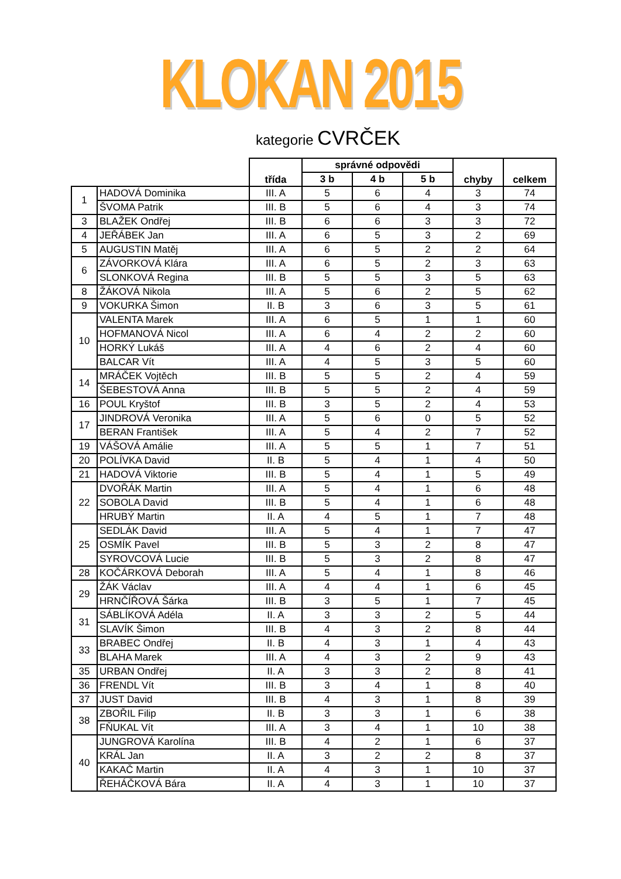KLOKAN 2015
kategorie CVRČEK
| | | třída | správné odpovědi | | | chyby | celkem |
| --- | --- | --- | --- | --- | --- | --- | --- |
| | | | 3 b | 4 b | 5 b | | |
| 1 | HADOVÁ Dominika | III. A | 5 | 6 | 4 | 3 | 74 |
| | ŠVOMA Patrik | III. B | 5 | 6 | 4 | 3 | 74 |
| 3 | BLAŽEK Ondřej | III. B | 6 | 6 | 3 | 3 | 72 |
| 4 | JEŘÁBEK Jan | III. A | 6 | 5 | 3 | 2 | 69 |
| 5 | AUGUSTIN Matěj | III. A | 6 | 5 | 2 | 2 | 64 |
| 6 | ZÁVORKOVÁ Klára | III. A | 6 | 5 | 2 | 3 | 63 |
| | SLONKOVÁ Regina | III. B | 5 | 5 | 3 | 5 | 63 |
| 8 | ŽÁKOVÁ Nikola | III. A | 5 | 6 | 2 | 5 | 62 |
| 9 | VOKURKA Šimon | II. B | 3 | 6 | 3 | 5 | 61 |
| 10 | VALENTA Marek | III. A | 6 | 5 | 1 | 1 | 60 |
| | HOFMANOVÁ Nicol | III. A | 6 | 4 | 2 | 2 | 60 |
| | HORKÝ Lukáš | III. A | 4 | 6 | 2 | 4 | 60 |
| | BALCAR Vít | III. A | 4 | 5 | 3 | 5 | 60 |
| 14 | MRÁČEK Vojtěch | III. B | 5 | 5 | 2 | 4 | 59 |
| | ŠEBESTOVÁ Anna | III. B | 5 | 5 | 2 | 4 | 59 |
| 16 | POUL Kryštof | III. B | 3 | 5 | 2 | 4 | 53 |
| 17 | JINDROVÁ Veronika | III. A | 5 | 6 | 0 | 5 | 52 |
| | BERAN František | III. A | 5 | 4 | 2 | 7 | 52 |
| 19 | VÁŠOVÁ Amálie | III. A | 5 | 5 | 1 | 7 | 51 |
| 20 | POLÍVKA David | II. B | 5 | 4 | 1 | 4 | 50 |
| 21 | HADOVÁ Viktorie | III. B | 5 | 4 | 1 | 5 | 49 |
| 22 | DVOŘÁK Martin | III. A | 5 | 4 | 1 | 6 | 48 |
| | SOBOLA David | III. B | 5 | 4 | 1 | 6 | 48 |
| | HRUBÝ Martin | II. A | 4 | 5 | 1 | 7 | 48 |
| 25 | SEDLÁK David | III. A | 5 | 4 | 1 | 7 | 47 |
| | OSMÍK Pavel | III. B | 5 | 3 | 2 | 8 | 47 |
| | SYROVCOVÁ Lucie | III. B | 5 | 3 | 2 | 8 | 47 |
| 28 | KOČÁRKOVÁ Deborah | III. A | 5 | 4 | 1 | 8 | 46 |
| 29 | ŽÁK Václav | III. A | 4 | 4 | 1 | 6 | 45 |
| | HRNČÍŘOVÁ Šárka | III. B | 3 | 5 | 1 | 7 | 45 |
| 31 | SÁBLÍKOVÁ Adéla | II. A | 3 | 3 | 2 | 5 | 44 |
| | SLAVÍK Šimon | III. B | 4 | 3 | 2 | 8 | 44 |
| 33 | BRABEC Ondřej | II. B | 4 | 3 | 1 | 4 | 43 |
| | BLAHA Marek | III. A | 4 | 3 | 2 | 9 | 43 |
| 35 | URBAN Ondřej | II. A | 3 | 3 | 2 | 8 | 41 |
| 36 | FRENDL Vít | III. B | 3 | 4 | 1 | 8 | 40 |
| 37 | JUST David | III. B | 4 | 3 | 1 | 8 | 39 |
| 38 | ZBOŘIL Filip | II. B | 3 | 3 | 1 | 6 | 38 |
| | FŇUKAL Vít | III. A | 3 | 4 | 1 | 10 | 38 |
| 40 | JUNGROVÁ Karolína | III. B | 4 | 2 | 1 | 6 | 37 |
| | KRÁL Jan | II. A | 3 | 2 | 2 | 8 | 37 |
| | KAKAČ Martin | II. A | 4 | 3 | 1 | 10 | 37 |
| | ŘEHÁČKOVÁ Bára | II. A | 4 | 3 | 1 | 10 | 37 |